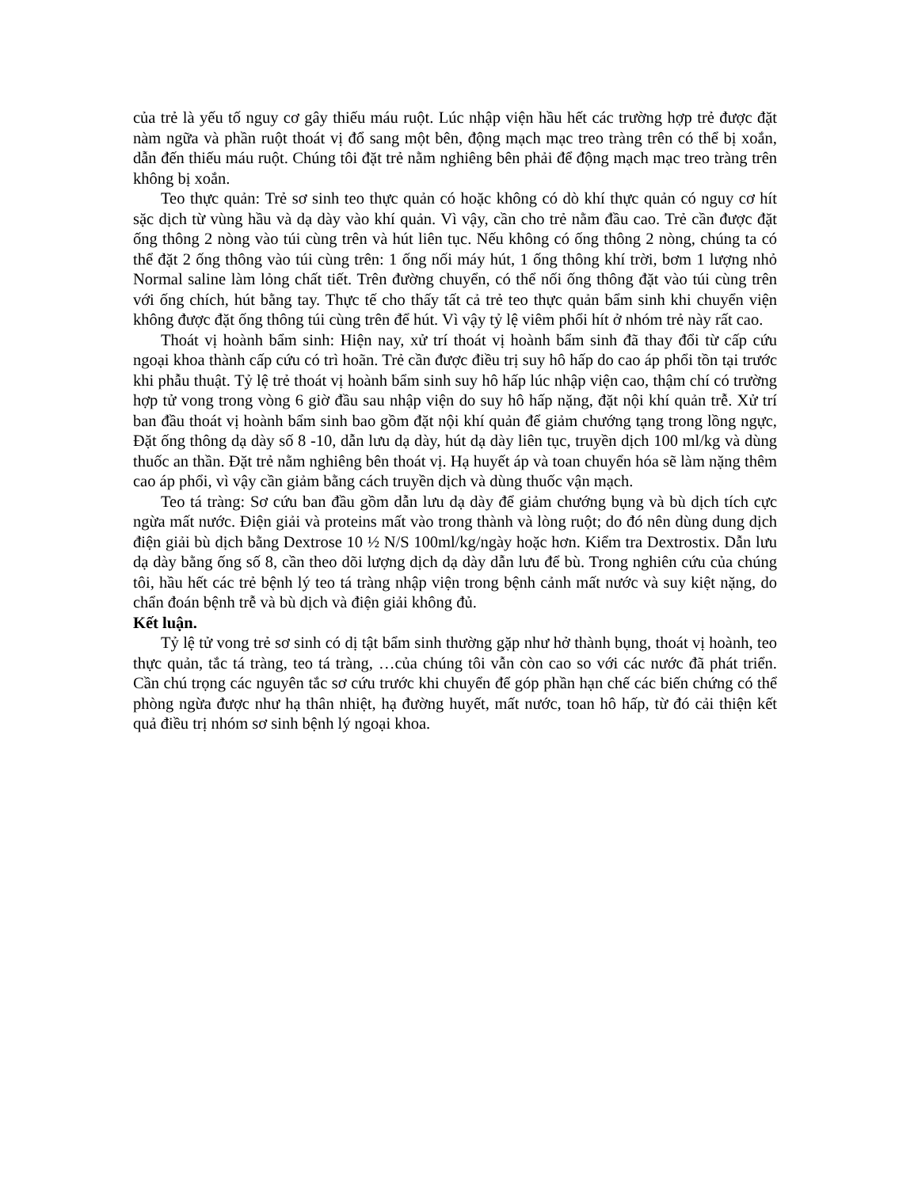của trẻ là yếu tố nguy cơ gây thiếu máu ruột. Lúc nhập viện hầu hết các trường hợp trẻ được đặt nàm ngữa và phần ruột thoát vị đổ sang một bên, động mạch mạc treo tràng trên có thể bị xoắn, dẫn đến thiếu máu ruột. Chúng tôi đặt trẻ nằm nghiêng bên phải để động mạch mạc treo tràng trên không bị xoắn.
Teo thực quản: Trẻ sơ sinh teo thực quản có hoặc không có dò khí thực quản có nguy cơ hít sặc dịch từ vùng hầu và dạ dày vào khí quản. Vì vậy, cần cho trẻ nằm đầu cao. Trẻ cần được đặt ống thông 2 nòng vào túi cùng trên và hút liên tục. Nếu không có ống thông 2 nòng, chúng ta có thể đặt 2 ống thông vào túi cùng trên: 1 ống nối máy hút, 1 ống thông khí trời, bơm 1 lượng nhỏ Normal saline làm lỏng chất tiết. Trên đường chuyển, có thể nối ống thông đặt vào túi cùng trên với ống chích, hút bằng tay. Thực tế cho thấy tất cả trẻ teo thực quản bẩm sinh khi chuyển viện không được đặt ống thông túi cùng trên để hút. Vì vậy tỷ lệ viêm phổi hít ở nhóm trẻ này rất cao.
Thoát vị hoành bẩm sinh: Hiện nay, xử trí thoát vị hoành bẩm sinh đã thay đổi từ cấp cứu ngoại khoa thành cấp cứu có trì hoãn. Trẻ cần được điều trị suy hô hấp do cao áp phổi tồn tại trước khi phẫu thuật. Tỷ lệ trẻ thoát vị hoành bẩm sinh suy hô hấp lúc nhập viện cao, thậm chí có trường hợp tử vong trong vòng 6 giờ đầu sau nhập viện do suy hô hấp nặng, đặt nội khí quản trễ. Xử trí ban đầu thoát vị hoành bẩm sinh bao gồm đặt nội khí quản để giảm chướng tạng trong lồng ngực, Đặt ống thông dạ dày số 8 -10, dẫn lưu dạ dày, hút dạ dày liên tục, truyền dịch 100 ml/kg và dùng thuốc an thần. Đặt trẻ nằm nghiêng bên thoát vị. Hạ huyết áp và toan chuyển hóa sẽ làm nặng thêm cao áp phổi, vì vậy cần giảm bằng cách truyền dịch và dùng thuốc vận mạch.
Teo tá tràng: Sơ cứu ban đầu gồm dẫn lưu dạ dày để giảm chướng bụng và bù dịch tích cực ngừa mất nước. Điện giải và proteins mất vào trong thành và lòng ruột; do đó nên dùng dung dịch điện giải bù dịch bằng Dextrose 10 ½ N/S 100ml/kg/ngày hoặc hơn. Kiểm tra Dextrostix. Dẫn lưu dạ dày bằng ống số 8, cần theo dõi lượng dịch dạ dày dẫn lưu để bù. Trong nghiên cứu của chúng tôi, hầu hết các trẻ bệnh lý teo tá tràng nhập viện trong bệnh cảnh mất nước và suy kiệt nặng, do chẩn đoán bệnh trễ và bù dịch và điện giải không đủ.
Kết luận.
Tỷ lệ tử vong trẻ sơ sinh có dị tật bẩm sinh thường gặp như hở thành bụng, thoát vị hoành, teo thực quản, tắc tá tràng, teo tá tràng, …của chúng tôi vẫn còn cao so với các nước đã phát triển. Cần chú trọng các nguyên tắc sơ cứu trước khi chuyển để góp phần hạn chế các biến chứng có thể phòng ngừa được như hạ thân nhiệt, hạ đường huyết, mất nước, toan hô hấp, từ đó cải thiện kết quả điều trị nhóm sơ sinh bệnh lý ngoại khoa.